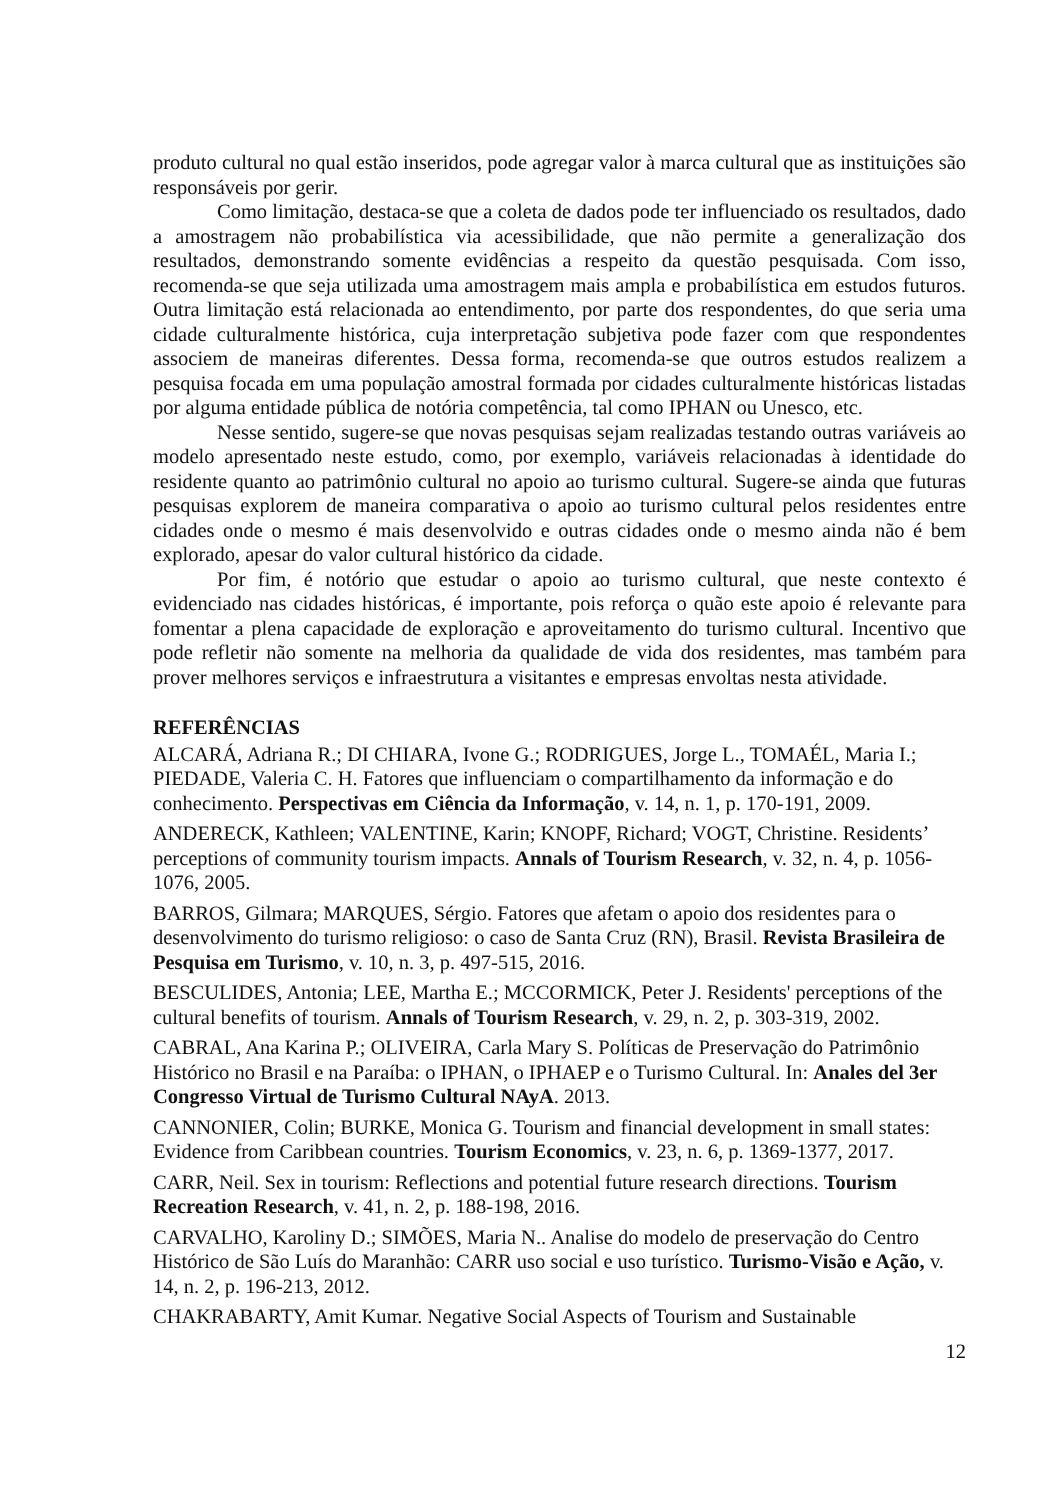produto cultural no qual estão inseridos, pode agregar valor à marca cultural que as instituições são responsáveis por gerir.
Como limitação, destaca-se que a coleta de dados pode ter influenciado os resultados, dado a amostragem não probabilística via acessibilidade, que não permite a generalização dos resultados, demonstrando somente evidências a respeito da questão pesquisada. Com isso, recomenda-se que seja utilizada uma amostragem mais ampla e probabilística em estudos futuros. Outra limitação está relacionada ao entendimento, por parte dos respondentes, do que seria uma cidade culturalmente histórica, cuja interpretação subjetiva pode fazer com que respondentes associem de maneiras diferentes. Dessa forma, recomenda-se que outros estudos realizem a pesquisa focada em uma população amostral formada por cidades culturalmente históricas listadas por alguma entidade pública de notória competência, tal como IPHAN ou Unesco, etc.
Nesse sentido, sugere-se que novas pesquisas sejam realizadas testando outras variáveis ao modelo apresentado neste estudo, como, por exemplo, variáveis relacionadas à identidade do residente quanto ao patrimônio cultural no apoio ao turismo cultural. Sugere-se ainda que futuras pesquisas explorem de maneira comparativa o apoio ao turismo cultural pelos residentes entre cidades onde o mesmo é mais desenvolvido e outras cidades onde o mesmo ainda não é bem explorado, apesar do valor cultural histórico da cidade.
Por fim, é notório que estudar o apoio ao turismo cultural, que neste contexto é evidenciado nas cidades históricas, é importante, pois reforça o quão este apoio é relevante para fomentar a plena capacidade de exploração e aproveitamento do turismo cultural. Incentivo que pode refletir não somente na melhoria da qualidade de vida dos residentes, mas também para prover melhores serviços e infraestrutura a visitantes e empresas envoltas nesta atividade.
REFERÊNCIAS
ALCARÁ, Adriana R.; DI CHIARA, Ivone G.; RODRIGUES, Jorge L., TOMAÉL, Maria I.; PIEDADE, Valeria C. H. Fatores que influenciam o compartilhamento da informação e do conhecimento. Perspectivas em Ciência da Informação, v. 14, n. 1, p. 170-191, 2009.
ANDERECK, Kathleen; VALENTINE, Karin; KNOPF, Richard; VOGT, Christine. Residents’ perceptions of community tourism impacts. Annals of Tourism Research, v. 32, n. 4, p. 1056-1076, 2005.
BARROS, Gilmara; MARQUES, Sérgio. Fatores que afetam o apoio dos residentes para o desenvolvimento do turismo religioso: o caso de Santa Cruz (RN), Brasil. Revista Brasileira de Pesquisa em Turismo, v. 10, n. 3, p. 497-515, 2016.
BESCULIDES, Antonia; LEE, Martha E.; MCCORMICK, Peter J. Residents' perceptions of the cultural benefits of tourism. Annals of Tourism Research, v. 29, n. 2, p. 303-319, 2002.
CABRAL, Ana Karina P.; OLIVEIRA, Carla Mary S. Políticas de Preservação do Patrimônio Histórico no Brasil e na Paraíba: o IPHAN, o IPHAEP e o Turismo Cultural. In: Anales del 3er Congresso Virtual de Turismo Cultural NAyA. 2013.
CANNONIER, Colin; BURKE, Monica G. Tourism and financial development in small states: Evidence from Caribbean countries. Tourism Economics, v. 23, n. 6, p. 1369-1377, 2017.
CARR, Neil. Sex in tourism: Reflections and potential future research directions. Tourism Recreation Research, v. 41, n. 2, p. 188-198, 2016.
CARVALHO, Karoliny D.; SIMÕES, Maria N.. Analise do modelo de preservação do Centro Histórico de São Luís do Maranhão: CARR uso social e uso turístico. Turismo-Visão e Ação, v. 14, n. 2, p. 196-213, 2012.
CHAKRABARTY, Amit Kumar. Negative Social Aspects of Tourism and Sustainable
12